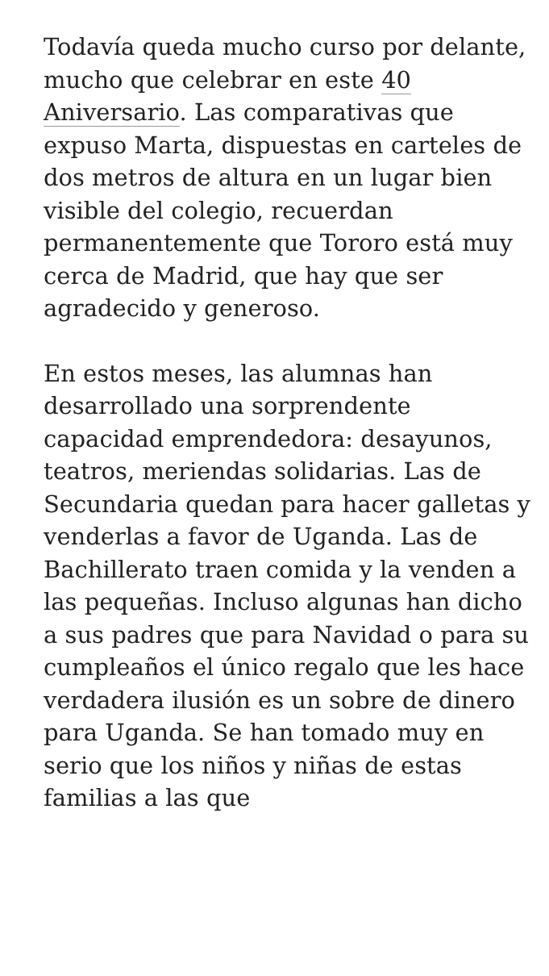Todavía queda mucho curso por delante, mucho que celebrar en este 40 Aniversario. Las comparativas que expuso Marta, dispuestas en carteles de dos metros de altura en un lugar bien visible del colegio, recuerdan permanentemente que Tororo está muy cerca de Madrid, que hay que ser agradecido y generoso.
En estos meses, las alumnas han desarrollado una sorprendente capacidad emprendedora: desayunos, teatros, meriendas solidarias. Las de Secundaria quedan para hacer galletas y venderlas a favor de Uganda. Las de Bachillerato traen comida y la venden a las pequeñas. Incluso algunas han dicho a sus padres que para Navidad o para su cumpleaños el único regalo que les hace verdadera ilusión es un sobre de dinero para Uganda. Se han tomado muy en serio que los niños y niñas de estas familias a las que